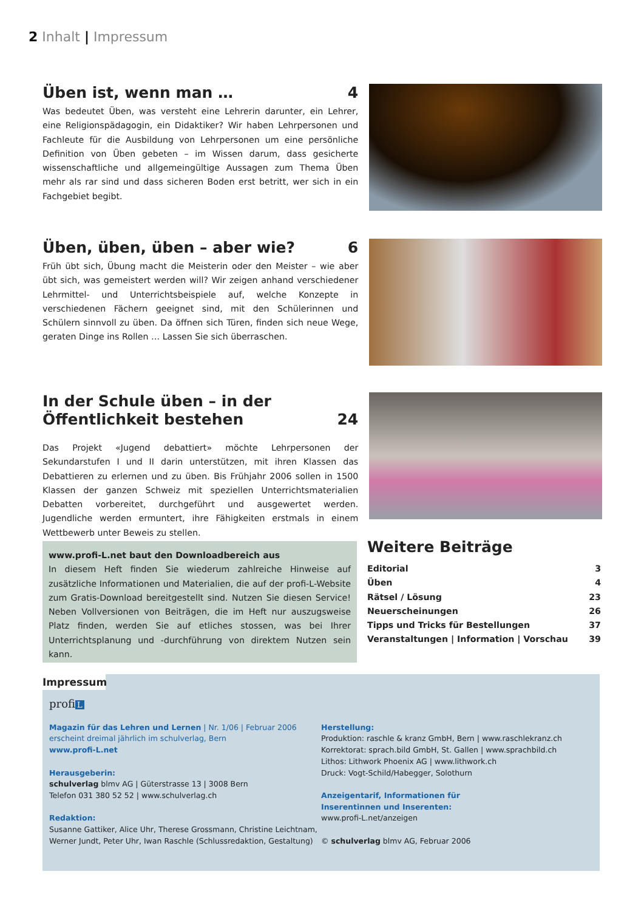2 Inhalt | Impressum
Üben ist, wenn man … 4
Was bedeutet Üben, was versteht eine Lehrerin darunter, ein Lehrer, eine Religionspädagogin, ein Didaktiker? Wir haben Lehrpersonen und Fachleute für die Ausbildung von Lehrpersonen um eine persönliche Definition von Üben gebeten – im Wissen darum, dass gesicherte wissenschaftliche und allgemeingültige Aussagen zum Thema Üben mehr als rar sind und dass sicheren Boden erst betritt, wer sich in ein Fachgebiet begibt.
Üben, üben, üben – aber wie? 6
Früh übt sich, Übung macht die Meisterin oder den Meister – wie aber übt sich, was gemeistert werden will? Wir zeigen anhand verschiedener Lehrmittel- und Unterrichtsbeispiele auf, welche Konzepte in verschiedenen Fächern geeignet sind, mit den Schülerinnen und Schülern sinnvoll zu üben. Da öffnen sich Türen, finden sich neue Wege, geraten Dinge ins Rollen … Lassen Sie sich überraschen.
In der Schule üben – in der
Öffentlichkeit bestehen 24
Das Projekt «Jugend debattiert» möchte Lehrpersonen der Sekundarstufen I und II darin unterstützen, mit ihren Klassen das Debattieren zu erlernen und zu üben. Bis Frühjahr 2006 sollen in 1500 Klassen der ganzen Schweiz mit speziellen Unterrichtsmaterialien Debatten vorbereitet, durchgeführt und ausgewertet werden. Jugendliche werden ermuntert, ihre Fähigkeiten erstmals in einem Wettbewerb unter Beweis zu stellen.
www.profi-L.net baut den Downloadbereich aus
In diesem Heft finden Sie wiederum zahlreiche Hinweise auf zusätzliche Informationen und Materialien, die auf der profi-L-Website zum Gratis-Download bereitgestellt sind. Nutzen Sie diesen Service! Neben Vollversionen von Beiträgen, die im Heft nur auszugsweise Platz finden, werden Sie auf etliches stossen, was bei Ihrer Unterrichtsplanung und -durchführung von direktem Nutzen sein kann.
Weitere Beiträge
Editorial 3
Üben 4
Rätsel / Lösung 23
Neuerscheinungen 26
Tipps und Tricks für Bestellungen 37
Veranstaltungen | Information | Vorschau 39
Impressum
profi L
Magazin für das Lehren und Lernen | Nr. 1/06 | Februar 2006
erscheint dreimal jährlich im schulverlag, Bern
www.profi-L.net
Herausgeberin:
schulverlag blmv AG | Güterstrasse 13 | 3008 Bern
Telefon 031 380 52 52 | www.schulverlag.ch
Redaktion:
Susanne Gattiker, Alice Uhr, Therese Grossmann, Christine Leichtnam, Werner Jundt, Peter Uhr, Iwan Raschle (Schlussredaktion, Gestaltung)
Herstellung:
Produktion: raschle & kranz GmbH, Bern | www.raschlekranz.ch
Korrektorat: sprach.bild GmbH, St. Gallen | www.sprachbild.ch
Lithos: Lithwork Phoenix AG | www.lithwork.ch
Druck: Vogt-Schild/Habegger, Solothurn
Anzeigentarif, Informationen für
Inserentinnen und Inserenten:
www.profi-L.net/anzeigen
© schulverlag blmv AG, Februar 2006